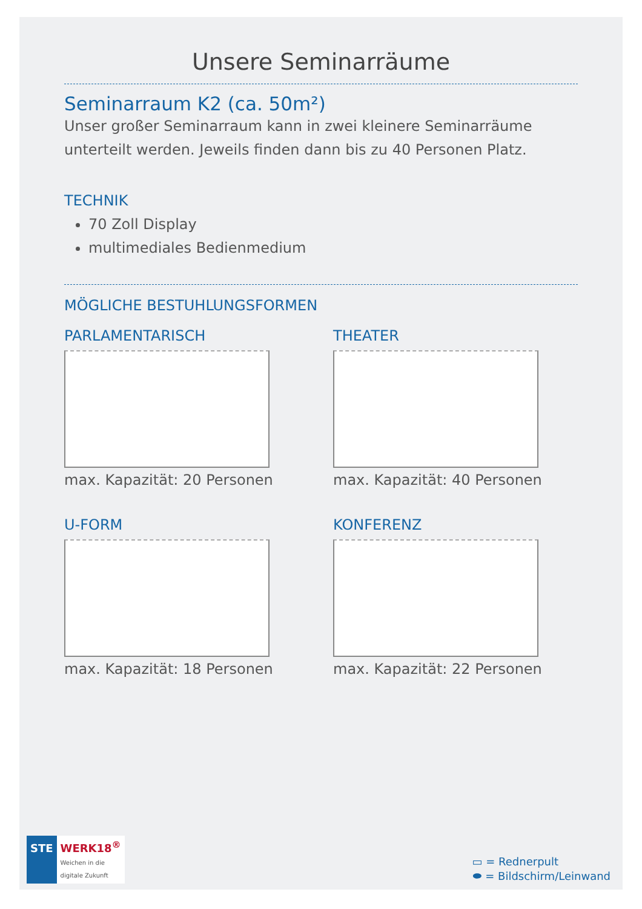Unsere Seminarräume
Seminarraum K2 (ca. 50m²)
Unser großer Seminarraum kann in zwei kleinere Seminarräume unterteilt werden. Jeweils finden dann bis zu 40 Personen Platz.
TECHNIK
70 Zoll Display
multimediales Bedienmedium
MÖGLICHE BESTUHLUNGSFORMEN
PARLAMENTARISCH
max. Kapazität: 20 Personen
THEATER
max. Kapazität: 40 Personen
U-FORM
max. Kapazität: 18 Personen
KONFERENZ
max. Kapazität: 22 Personen
STE
WERK18<sup>®</sup>
Weichen in die
digitale Zukunft
▭ = Rednerpult
⬬ = Bildschirm/Leinwand